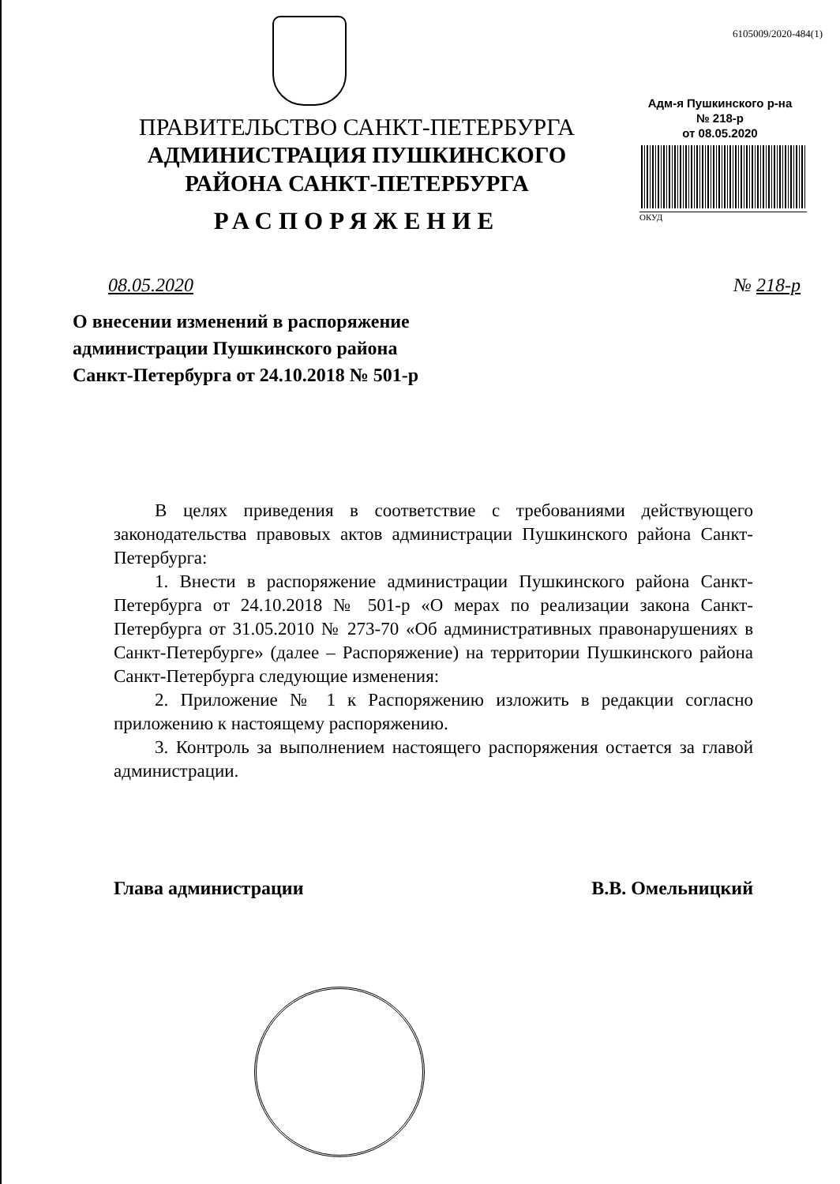ПРАВИТЕЛЬСТВО САНКТ-ПЕТЕРБУРГА
АДМИНИСТРАЦИЯ ПУШКИНСКОГО
РАЙОНА САНКТ-ПЕТЕРБУРГА
РАСПОРЯЖЕНИЕ
6105009/2020-484(1)
Адм-я Пушкинского р-на
№ 218-р
от 08.05.2020
ОКУД
08.05.2020 № 218-р
О внесении изменений в распоряжение
администрации Пушкинского района
Санкт-Петербурга от 24.10.2018 № 501-р
В целях приведения в соответствие с требованиями действующего законодательства правовых актов администрации Пушкинского района Санкт-Петербурга:
1. Внести в распоряжение администрации Пушкинского района Санкт-Петербурга от 24.10.2018 № 501-р «О мерах по реализации закона Санкт-Петербурга от 31.05.2010 № 273-70 «Об административных правонарушениях в Санкт-Петербурге» (далее – Распоряжение) на территории Пушкинского района Санкт-Петербурга следующие изменения:
2. Приложение № 1 к Распоряжению изложить в редакции согласно приложению к настоящему распоряжению.
3. Контроль за выполнением настоящего распоряжения остается за главой администрации.
Глава администрации В.В. Омельницкий